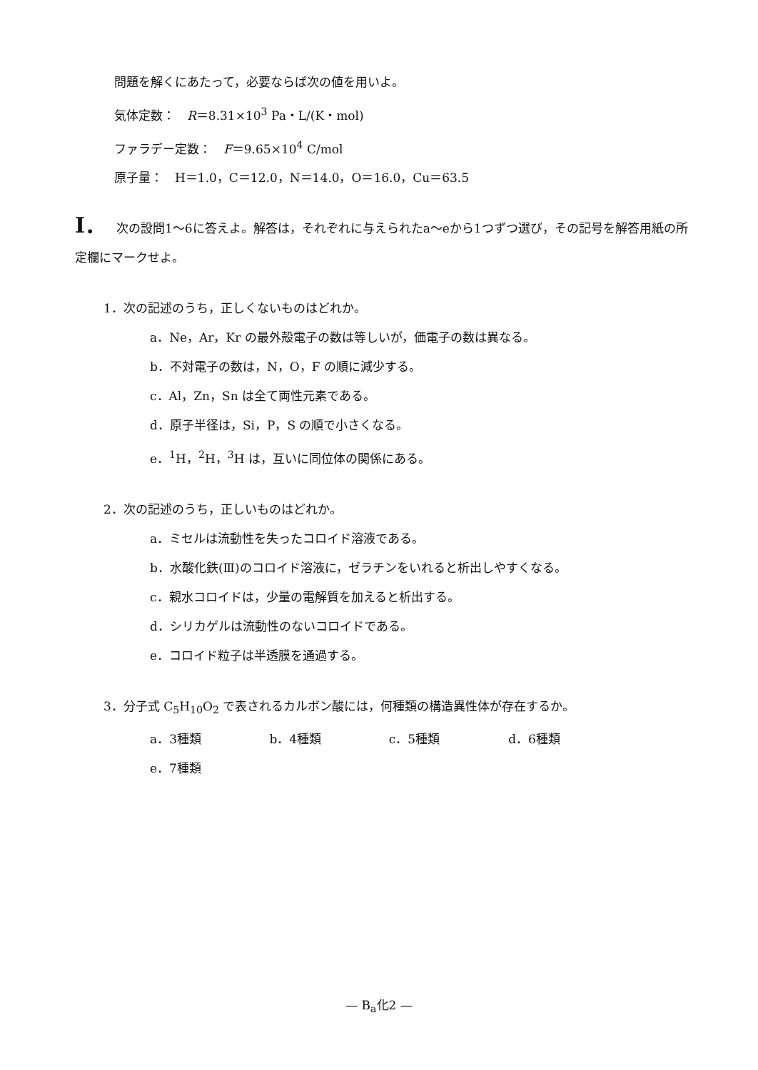問題を解くにあたって，必要ならば次の値を用いよ。
気体定数：　R＝8.31×10<sup>3</sup> Pa・L/(K・mol)
ファラデー定数：　F＝9.65×10<sup>4</sup> C/mol
原子量：　H＝1.0，C＝12.0，N＝14.0，O＝16.0，Cu＝63.5
I． 次の設問1～6に答えよ。解答は，それぞれに与えられたa～eから1つずつ選び，その記号を解答用紙の所定欄にマークせよ。
1．次の記述のうち，正しくないものはどれか。
a．Ne，Ar，Kr の最外殻電子の数は等しいが，価電子の数は異なる。
b．不対電子の数は，N，O，F の順に減少する。
c．Al，Zn，Sn は全て両性元素である。
d．原子半径は，Si，P，S の順で小さくなる。
e．<sup>1</sup>H，<sup>2</sup>H，<sup>3</sup>H は，互いに同位体の関係にある。
2．次の記述のうち，正しいものはどれか。
a．ミセルは流動性を失ったコロイド溶液である。
b．水酸化鉄(Ⅲ)のコロイド溶液に，ゼラチンをいれると析出しやすくなる。
c．親水コロイドは，少量の電解質を加えると析出する。
d．シリカゲルは流動性のないコロイドである。
e．コロイド粒子は半透膜を通過する。
3．分子式 C<sub>5</sub>H<sub>10</sub>O<sub>2</sub> で表されるカルボン酸には，何種類の構造異性体が存在するか。
a．3種類 b．4種類 c．5種類 d．6種類 e．7種類
— B<sub>a</sub>化2 —